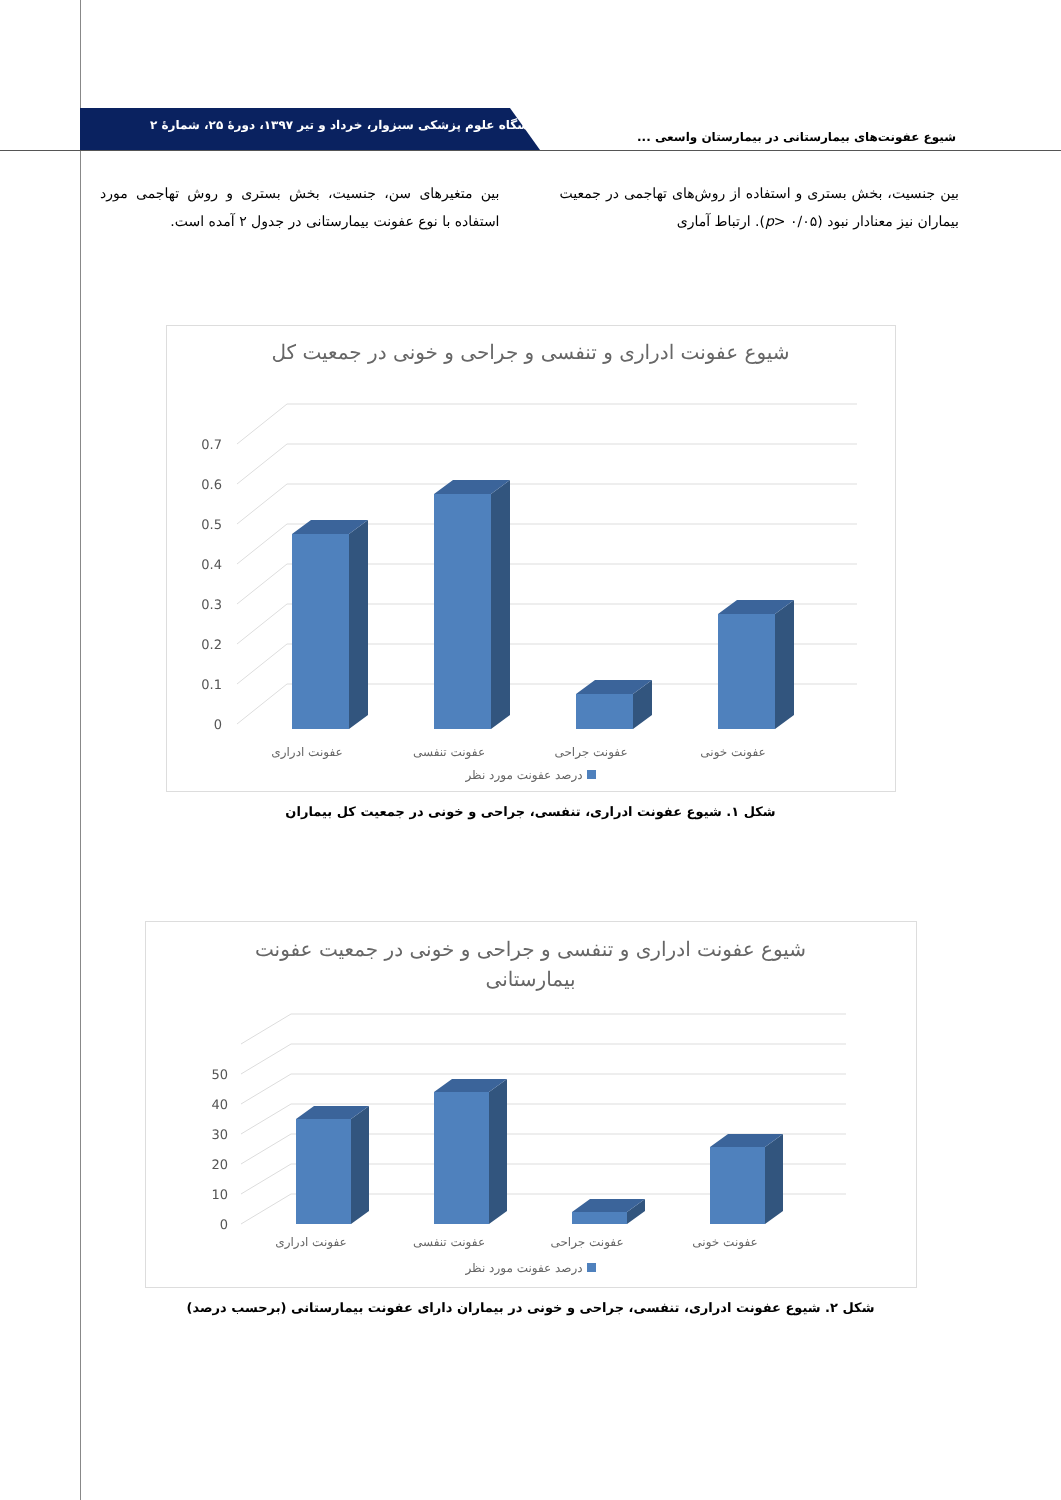دانشگاه علوم پزشکی سبزوار، خرداد و تیر ۱۳۹۷، دورهٔ ۲۵، شمارهٔ ۲
شیوع عفونت‌های بیمارستانی در بیمارستان واسعی ...
بین جنسیت، بخش بستری و استفاده از روش‌های تهاجمی در جمعیت بیماران نیز معنادار نبود (p> ۰/۰۵). ارتباط آماری
بین متغیرهای سن، جنسیت، بخش بستری و روش تهاجمی مورد استفاده با نوع عفونت بیمارستانی در جدول ۲ آمده است.
شیوع عفونت ادراری و تنفسی و جراحی و خونی در جمعیت کل
0
0.1
0.2
0.3
0.4
0.5
0.6
0.7
عفونت ادراری
عفونت تنفسی
عفونت جراحی
عفونت خونی
درصد عفونت مورد نظر
شکل ۱. شیوع عفونت ادراری، تنفسی، جراحی و خونی در جمعیت کل بیماران
شیوع عفونت ادراری و تنفسی و جراحی و خونی در جمعیت عفونت
بیمارستانی
0
10
20
30
40
50
عفونت ادراری
عفونت تنفسی
عفونت جراحی
عفونت خونی
درصد عفونت مورد نظر
شکل ۲. شیوع عفونت ادراری، تنفسی، جراحی و خونی در بیماران دارای عفونت بیمارستانی (برحسب درصد)